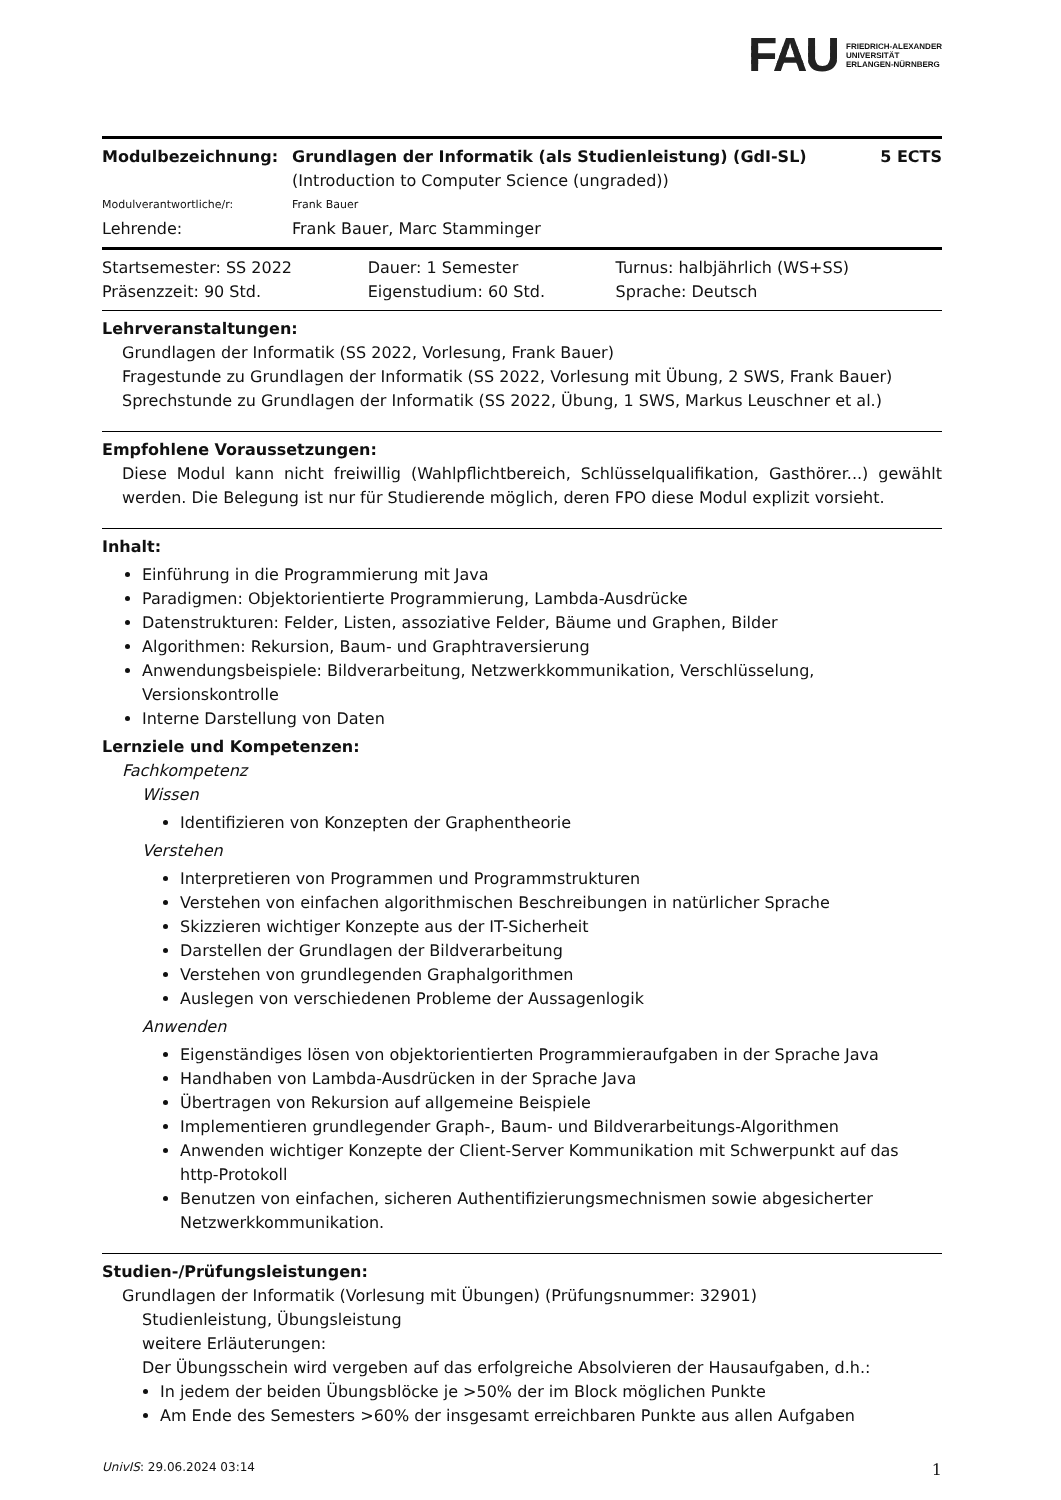FAU FRIEDRICH-ALEXANDER
UNIVERSITÄT
ERLANGEN-NÜRNBERG
| Modulbezeichnung: | Grundlagen der Informatik (als Studienleistung) (GdI-SL) (Introduction to Computer Science (ungraded)) | 5 ECTS |
| Modulverantwortliche/r: | Frank Bauer | |
| Lehrende: | Frank Bauer, Marc Stamminger | |
| Startsemester: SS 2022 | Dauer: 1 Semester | Turnus: halbjährlich (WS+SS) |
| Präsenzzeit: 90 Std. | Eigenstudium: 60 Std. | Sprache: Deutsch |
Lehrveranstaltungen:
Grundlagen der Informatik (SS 2022, Vorlesung, Frank Bauer)
Fragestunde zu Grundlagen der Informatik (SS 2022, Vorlesung mit Übung, 2 SWS, Frank Bauer)
Sprechstunde zu Grundlagen der Informatik (SS 2022, Übung, 1 SWS, Markus Leuschner et al.)
Empfohlene Voraussetzungen:
Diese Modul kann nicht freiwillig (Wahlpflichtbereich, Schlüsselqualifikation, Gasthörer...) gewählt werden. Die Belegung ist nur für Studierende möglich, deren FPO diese Modul explizit vorsieht.
Inhalt:
Einführung in die Programmierung mit Java
Paradigmen: Objektorientierte Programmierung, Lambda-Ausdrücke
Datenstrukturen: Felder, Listen, assoziative Felder, Bäume und Graphen, Bilder
Algorithmen: Rekursion, Baum- und Graphtraversierung
Anwendungsbeispiele: Bildverarbeitung, Netzwerkkommunikation, Verschlüsselung, Versionskontrolle
Interne Darstellung von Daten
Lernziele und Kompetenzen:
Fachkompetenz
Wissen
Identifizieren von Konzepten der Graphentheorie
Verstehen
Interpretieren von Programmen und Programmstrukturen
Verstehen von einfachen algorithmischen Beschreibungen in natürlicher Sprache
Skizzieren wichtiger Konzepte aus der IT-Sicherheit
Darstellen der Grundlagen der Bildverarbeitung
Verstehen von grundlegenden Graphalgorithmen
Auslegen von verschiedenen Probleme der Aussagenlogik
Anwenden
Eigenständiges lösen von objektorientierten Programmieraufgaben in der Sprache Java
Handhaben von Lambda-Ausdrücken in der Sprache Java
Übertragen von Rekursion auf allgemeine Beispiele
Implementieren grundlegender Graph-, Baum- und Bildverarbeitungs-Algorithmen
Anwenden wichtiger Konzepte der Client-Server Kommunikation mit Schwerpunkt auf das http-Protokoll
Benutzen von einfachen, sicheren Authentifizierungsmechnismen sowie abgesicherter Netzwerkkommunikation.
Studien-/Prüfungsleistungen:
Grundlagen der Informatik (Vorlesung mit Übungen) (Prüfungsnummer: 32901)
Studienleistung, Übungsleistung
weitere Erläuterungen:
Der Übungsschein wird vergeben auf das erfolgreiche Absolvieren der Hausaufgaben, d.h.:
In jedem der beiden Übungsblöcke je >50% der im Block möglichen Punkte
Am Ende des Semesters >60% der insgesamt erreichbaren Punkte aus allen Aufgaben
UnivIS: 29.06.2024 03:14 1